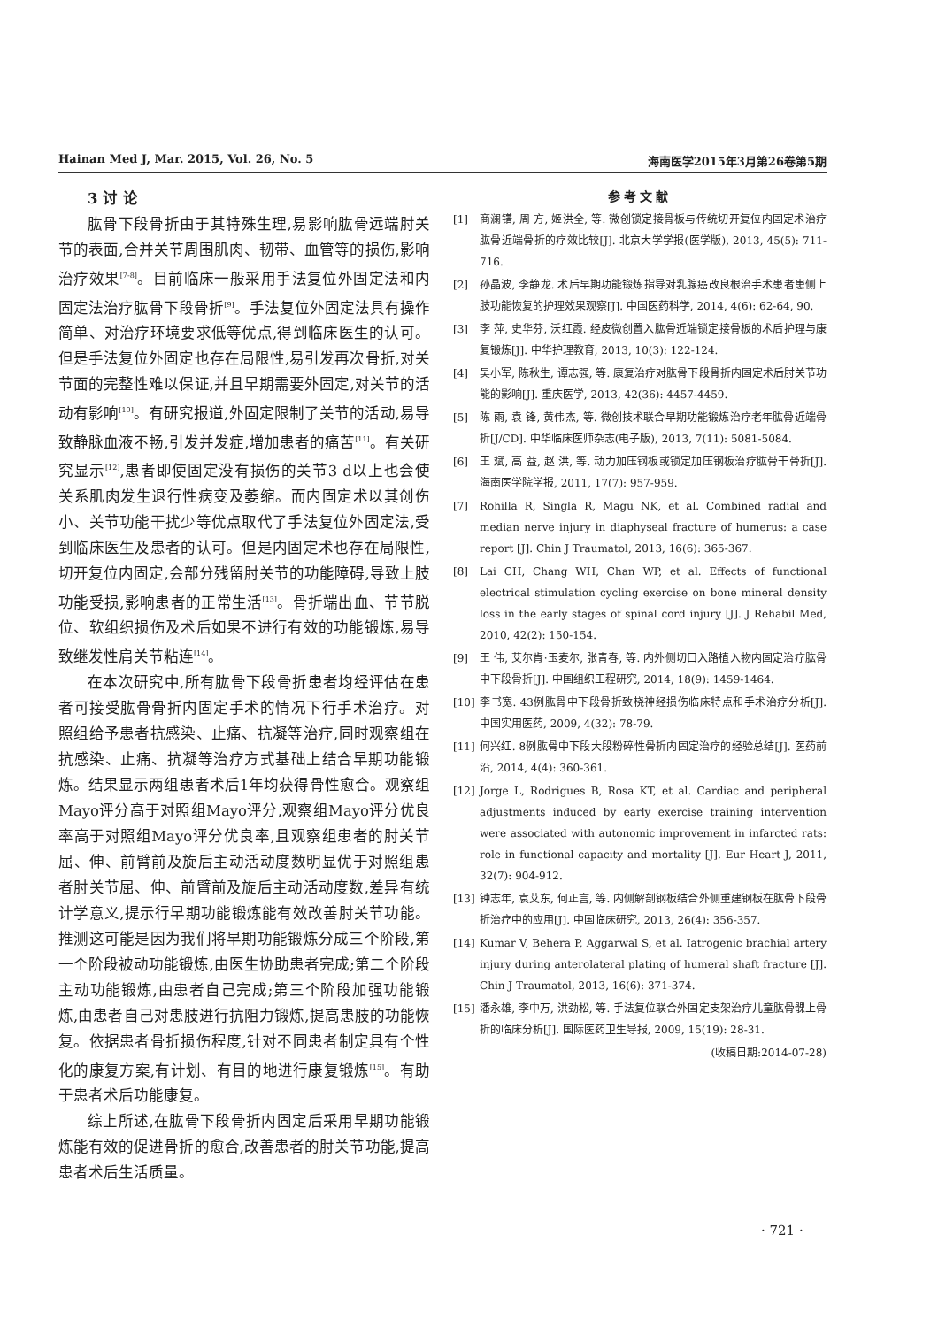Hainan Med J, Mar. 2015, Vol. 26, No. 5 海南医学2015年3月第26卷第5期
3 讨 论
肱骨下段骨折由于其特殊生理,易影响肱骨远端肘关节的表面,合并关节周围肌肉、韧带、血管等的损伤,影响治疗效果<sup>[7-8]</sup>。目前临床一般采用手法复位外固定法和内固定法治疗肱骨下段骨折<sup>[9]</sup>。手法复位外固定法具有操作简单、对治疗环境要求低等优点,得到临床医生的认可。但是手法复位外固定也存在局限性,易引发再次骨折,对关节面的完整性难以保证,并且早期需要外固定,对关节的活动有影响<sup>[10]</sup>。有研究报道,外固定限制了关节的活动,易导致静脉血液不畅,引发并发症,增加患者的痛苦<sup>[11]</sup>。有关研究显示<sup>[12]</sup>,患者即使固定没有损伤的关节3 d以上也会使关系肌肉发生退行性病变及萎缩。而内固定术以其创伤小、关节功能干扰少等优点取代了手法复位外固定法,受到临床医生及患者的认可。但是内固定术也存在局限性,切开复位内固定,会部分残留肘关节的功能障碍,导致上肢功能受损,影响患者的正常生活<sup>[13]</sup>。骨折端出血、节节脱位、软组织损伤及术后如果不进行有效的功能锻炼,易导致继发性肩关节粘连<sup>[14]</sup>。
在本次研究中,所有肱骨下段骨折患者均经评估在患者可接受肱骨骨折内固定手术的情况下行手术治疗。对照组给予患者抗感染、止痛、抗凝等治疗,同时观察组在抗感染、止痛、抗凝等治疗方式基础上结合早期功能锻炼。结果显示两组患者术后1年均获得骨性愈合。观察组Mayo评分高于对照组Mayo评分,观察组Mayo评分优良率高于对照组Mayo评分优良率,且观察组患者的肘关节屈、伸、前臂前及旋后主动活动度数明显优于对照组患者肘关节屈、伸、前臂前及旋后主动活动度数,差异有统计学意义,提示行早期功能锻炼能有效改善肘关节功能。推测这可能是因为我们将早期功能锻炼分成三个阶段,第一个阶段被动功能锻炼,由医生协助患者完成;第二个阶段主动功能锻炼,由患者自己完成;第三个阶段加强功能锻炼,由患者自己对患肢进行抗阻力锻炼,提高患肢的功能恢复。依据患者骨折损伤程度,针对不同患者制定具有个性化的康复方案,有计划、有目的地进行康复锻炼<sup>[15]</sup>。有助于患者术后功能康复。
综上所述,在肱骨下段骨折内固定后采用早期功能锻炼能有效的促进骨折的愈合,改善患者的肘关节功能,提高患者术后生活质量。
参考文献
[1] 商澜镨, 周 方, 姬洪全, 等. 微创锁定接骨板与传统切开复位内固定术治疗肱骨近端骨折的疗效比较[J]. 北京大学学报(医学版), 2013, 45(5): 711-716.
[2] 孙晶波, 李静龙. 术后早期功能锻炼指导对乳腺癌改良根治手术患者患侧上肢功能恢复的护理效果观察[J]. 中国医药科学, 2014, 4(6): 62-64, 90.
[3] 李 萍, 史华芬, 沃红霞. 经皮微创置入肱骨近端锁定接骨板的术后护理与康复锻炼[J]. 中华护理教育, 2013, 10(3): 122-124.
[4] 吴小军, 陈秋生, 谭志强, 等. 康复治疗对肱骨下段骨折内固定术后肘关节功能的影响[J]. 重庆医学, 2013, 42(36): 4457-4459.
[5] 陈 雨, 袁 锋, 黄伟杰, 等. 微创技术联合早期功能锻炼治疗老年肱骨近端骨折[J/CD]. 中华临床医师杂志(电子版), 2013, 7(11): 5081-5084.
[6] 王 斌, 高 益, 赵 洪, 等. 动力加压钢板或锁定加压钢板治疗肱骨干骨折[J]. 海南医学院学报, 2011, 17(7): 957-959.
[7] Rohilla R, Singla R, Magu NK, et al. Combined radial and median nerve injury in diaphyseal fracture of humerus: a case report [J]. Chin J Traumatol, 2013, 16(6): 365-367.
[8] Lai CH, Chang WH, Chan WP, et al. Effects of functional electrical stimulation cycling exercise on bone mineral density loss in the early stages of spinal cord injury [J]. J Rehabil Med, 2010, 42(2): 150-154.
[9] 王 伟, 艾尔肯·玉麦尔, 张青春, 等. 内外侧切口入路植入物内固定治疗肱骨中下段骨折[J]. 中国组织工程研究, 2014, 18(9): 1459-1464.
[10] 李书宽. 43例肱骨中下段骨折致桡神经损伤临床特点和手术治疗分析[J]. 中国实用医药, 2009, 4(32): 78-79.
[11] 何兴红. 8例肱骨中下段大段粉碎性骨折内固定治疗的经验总结[J]. 医药前沿, 2014, 4(4): 360-361.
[12] Jorge L, Rodrigues B, Rosa KT, et al. Cardiac and peripheral adjustments induced by early exercise training intervention were associated with autonomic improvement in infarcted rats: role in functional capacity and mortality [J]. Eur Heart J, 2011, 32(7): 904-912.
[13] 钟志年, 袁艾东, 何正言, 等. 内侧解剖钢板结合外侧重建钢板在肱骨下段骨折治疗中的应用[J]. 中国临床研究, 2013, 26(4): 356-357.
[14] Kumar V, Behera P, Aggarwal S, et al. Iatrogenic brachial artery injury during anterolateral plating of humeral shaft fracture [J]. Chin J Traumatol, 2013, 16(6): 371-374.
[15] 潘永雄, 李中万, 洪劲松, 等. 手法复位联合外固定支架治疗儿童肱骨髁上骨折的临床分析[J]. 国际医药卫生导报, 2009, 15(19): 28-31.
(收稿日期:2014-07-28)
· 721 ·